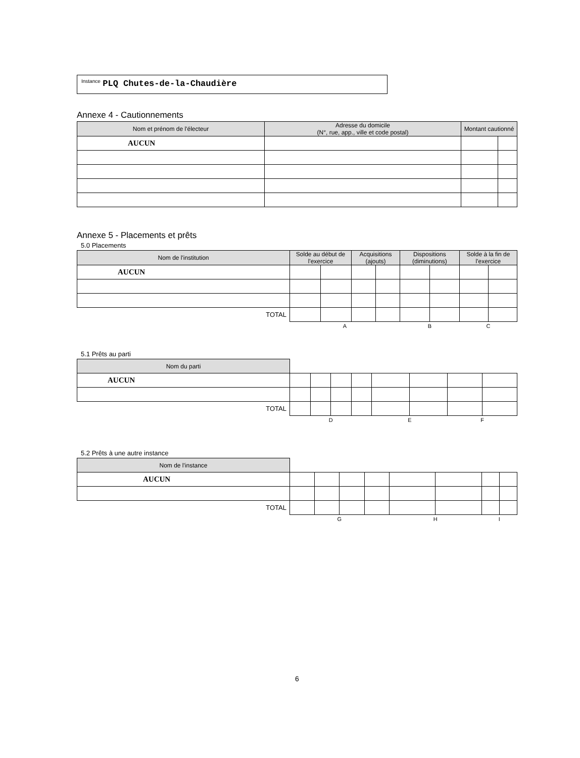<sup>Instance</sup> PLQ Chutes-de-la-Chaudière
Annexe 4 - Cautionnements
| Nom et prénom de l'électeur | Adresse du domicile (N°, rue, app., ville et code postal) | Montant cautionné | |
| --- | --- | --- | --- |
| AUCUN | | | |
Annexe 5 - Placements et prêts
5.0 Placements
| Nom de l'institution | Solde au début de l'exercice | | Acquisitions (ajouts) | | Dispositions (diminutions) | | Solde à la fin de l'exercice | |
| --- | --- | --- | --- | --- | --- | --- | --- | --- |
| AUCUN | | | | | | | | |
| TOTAL | | | | | | | | |
| | A | | | | B | | C | |
5.1 Prêts au parti
| Nom du parti | | | | | | | | |
| AUCUN | | | | | | | | |
| TOTAL | | | | | | | | |
| | D | | | | E | | F | |
5.2 Prêts à une autre instance
| Nom de l'instance | | | | | | | | |
| AUCUN | | | | | | | | |
| TOTAL | | | | | | | | |
| | G | | | | H | | I | |
6